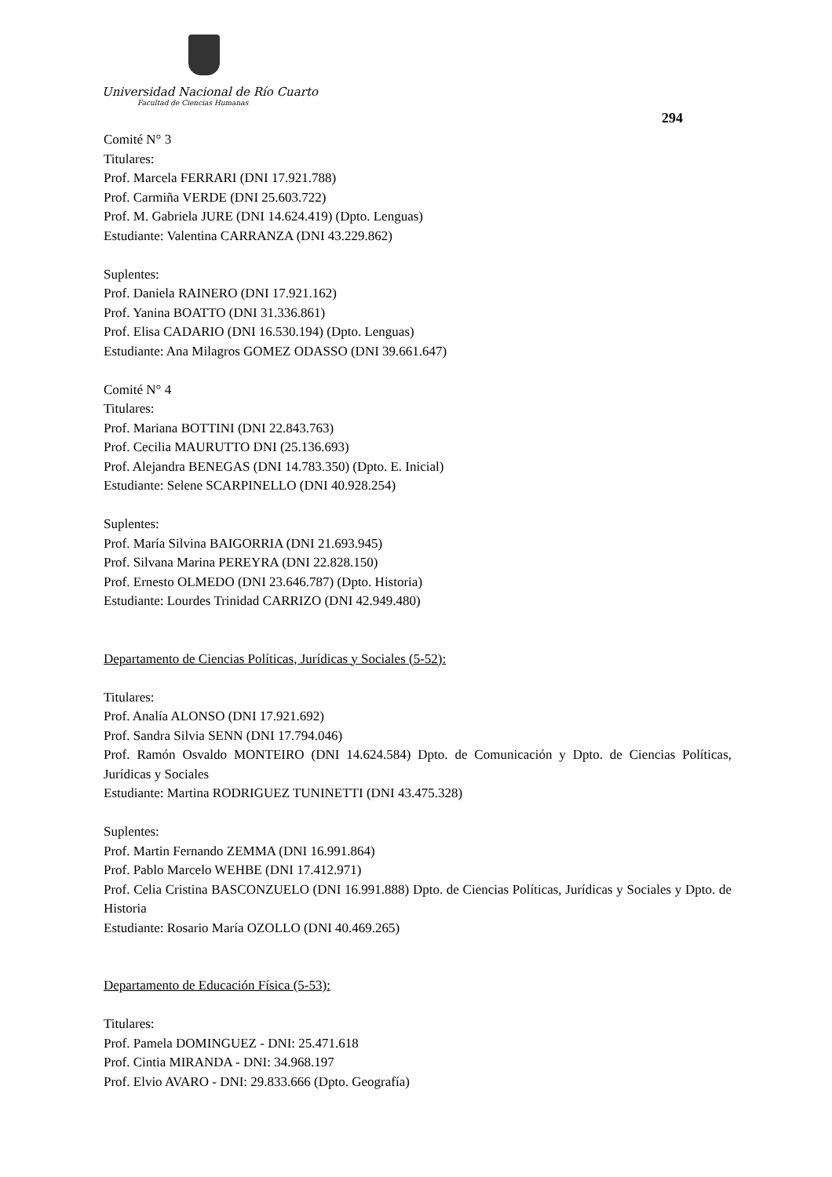Universidad Nacional de Río Cuarto
Facultad de Ciencias Humanas
294
Comité N° 3
Titulares:
Prof. Marcela FERRARI (DNI 17.921.788)
Prof. Carmiña VERDE (DNI 25.603.722)
Prof. M. Gabriela JURE (DNI 14.624.419) (Dpto. Lenguas)
Estudiante: Valentina CARRANZA (DNI 43.229.862)
Suplentes:
Prof. Daniela RAINERO (DNI 17.921.162)
Prof. Yanina BOATTO (DNI 31.336.861)
Prof. Elisa CADARIO (DNI 16.530.194) (Dpto. Lenguas)
Estudiante: Ana Milagros GOMEZ ODASSO (DNI 39.661.647)
Comité N° 4
Titulares:
Prof. Mariana BOTTINI (DNI 22.843.763)
Prof. Cecilia MAURUTTO DNI (25.136.693)
Prof. Alejandra BENEGAS (DNI 14.783.350) (Dpto. E. Inicial)
Estudiante: Selene SCARPINELLO (DNI 40.928.254)
Suplentes:
Prof. María Silvina BAIGORRIA (DNI 21.693.945)
Prof. Silvana Marina PEREYRA (DNI 22.828.150)
Prof. Ernesto OLMEDO (DNI 23.646.787) (Dpto. Historia)
Estudiante: Lourdes Trinidad CARRIZO (DNI 42.949.480)
Departamento de Ciencias Políticas, Jurídicas y Sociales (5-52):
Titulares:
Prof. Analía ALONSO (DNI 17.921.692)
Prof. Sandra Silvia SENN (DNI 17.794.046)
Prof. Ramón Osvaldo MONTEIRO (DNI 14.624.584) Dpto. de Comunicación y Dpto. de Ciencias Políticas, Jurídicas y Sociales
Estudiante: Martina RODRIGUEZ TUNINETTI (DNI 43.475.328)
Suplentes:
Prof. Martin Fernando ZEMMA (DNI 16.991.864)
Prof. Pablo Marcelo WEHBE (DNI 17.412.971)
Prof. Celia Cristina BASCONZUELO (DNI 16.991.888) Dpto. de Ciencias Políticas, Jurídicas y Sociales y Dpto. de Historia
Estudiante: Rosario María OZOLLO (DNI 40.469.265)
Departamento de Educación Física (5-53):
Titulares:
Prof. Pamela DOMINGUEZ - DNI: 25.471.618
Prof. Cintia MIRANDA - DNI: 34.968.197
Prof. Elvio AVARO - DNI: 29.833.666 (Dpto. Geografía)